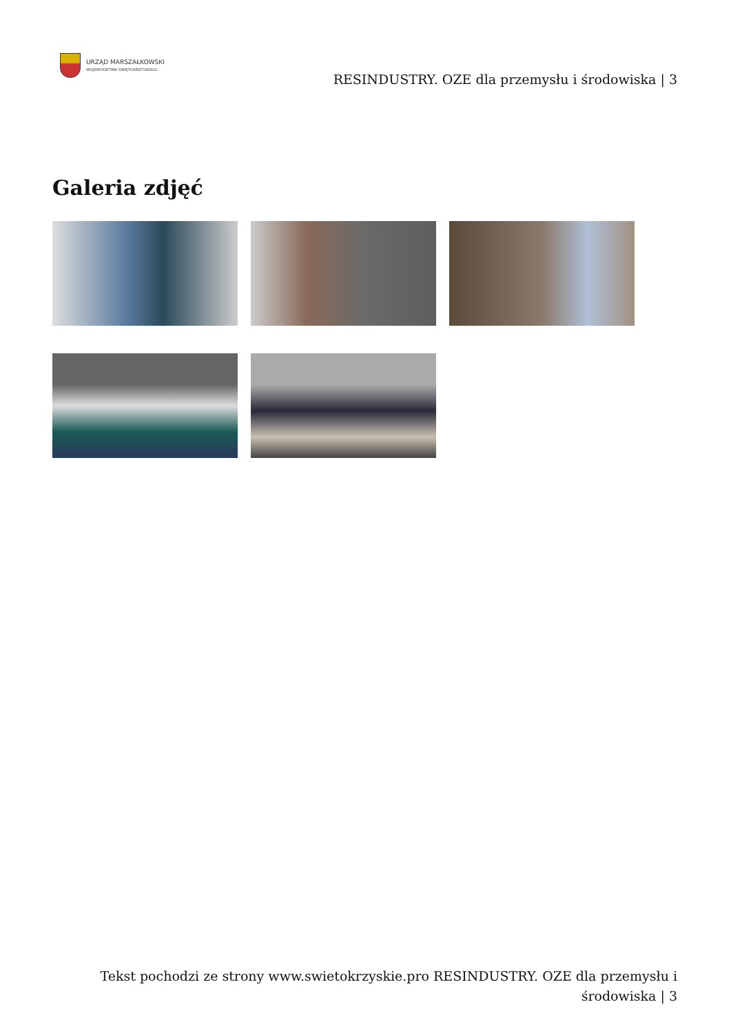URZĄD MARSZAŁKOWSKI
WOJEWÓDZTWA ŚWIĘTOKRZYSKIEGO
RESINDUSTRY. OZE dla przemysłu i środowiska | 3
Galeria zdjęć
Tekst pochodzi ze strony www.swietokrzyskie.pro RESINDUSTRY. OZE dla przemysłu i środowiska | 3